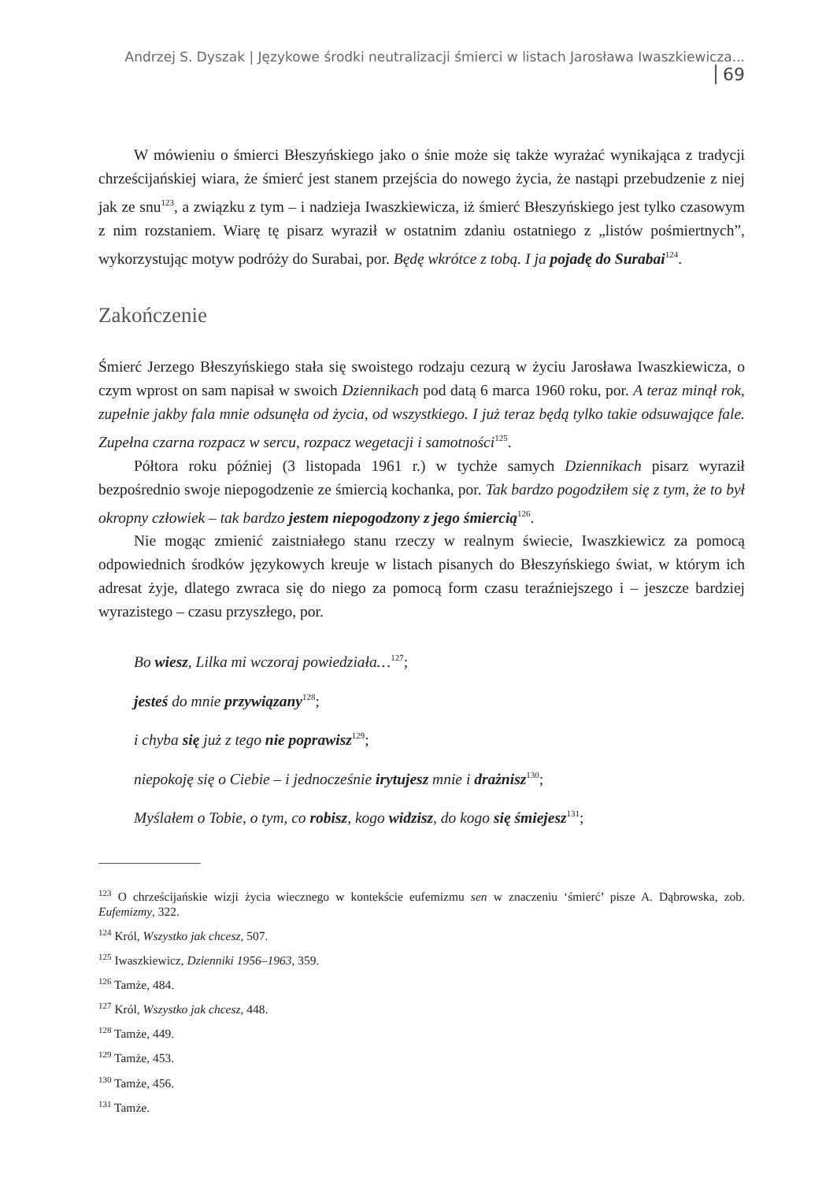Andrzej S. Dyszak | Językowe środki neutralizacji śmierci w listach Jarosława Iwaszkiewicza... 69
W mówieniu o śmierci Błeszyńskiego jako o śnie może się także wyrażać wynikająca z tradycji chrześcijańskiej wiara, że śmierć jest stanem przejścia do nowego życia, że nastąpi przebudzenie z niej jak ze snu<sup>123</sup>, a związku z tym – i nadzieja Iwaszkiewicza, iż śmierć Błeszyńskiego jest tylko czasowym z nim rozstaniem. Wiarę tę pisarz wyraził w ostatnim zdaniu ostatniego z „listów pośmiertnych”, wykorzystując motyw podróży do Surabai, por. Będę wkrótce z tobą. I ja pojadę do Surabai<sup>124</sup>.
Zakończenie
Śmierć Jerzego Błeszyńskiego stała się swoistego rodzaju cezurą w życiu Jarosława Iwaszkiewicza, o czym wprost on sam napisał w swoich Dziennikach pod datą 6 marca 1960 roku, por. A teraz minął rok, zupełnie jakby fala mnie odsunęła od życia, od wszystkiego. I już teraz będą tylko takie odsuwające fale. Zupełna czarna rozpacz w sercu, rozpacz wegetacji i samotności<sup>125</sup>.
Półtora roku później (3 listopada 1961 r.) w tychże samych Dziennikach pisarz wyraził bezpośrednio swoje niepogodzenie ze śmiercią kochanka, por. Tak bardzo pogodziłem się z tym, że to był okropny człowiek – tak bardzo jestem niepogodzony z jego śmiercią<sup>126</sup>.
Nie mogąc zmienić zaistniałego stanu rzeczy w realnym świecie, Iwaszkiewicz za pomocą odpowiednich środków językowych kreuje w listach pisanych do Błeszyńskiego świat, w którym ich adresat żyje, dlatego zwraca się do niego za pomocą form czasu teraźniejszego i – jeszcze bardziej wyrazistego – czasu przyszłego, por.
Bo wiesz, Lilka mi wczoraj powiedziała…<sup>127</sup>;
jesteś do mnie przywiązany<sup>128</sup>;
i chyba się już z tego nie poprawisz<sup>129</sup>;
niepokoję się o Ciebie – i jednocześnie irytujesz mnie i drażnisz<sup>130</sup>;
Myślałem o Tobie, o tym, co robisz, kogo widzisz, do kogo się śmiejesz<sup>131</sup>;
<sup>123</sup> O chrześcijańskie wizji życia wiecznego w kontekście eufemizmu sen w znaczeniu ‘śmierć’ pisze A. Dąbrowska, zob. Eufemizmy, 322.
<sup>124</sup> Król, Wszystko jak chcesz, 507.
<sup>125</sup> Iwaszkiewicz, Dzienniki 1956–1963, 359.
<sup>126</sup> Tamże, 484.
<sup>127</sup> Król, Wszystko jak chcesz, 448.
<sup>128</sup> Tamże, 449.
<sup>129</sup> Tamże, 453.
<sup>130</sup> Tamże, 456.
<sup>131</sup> Tamże.